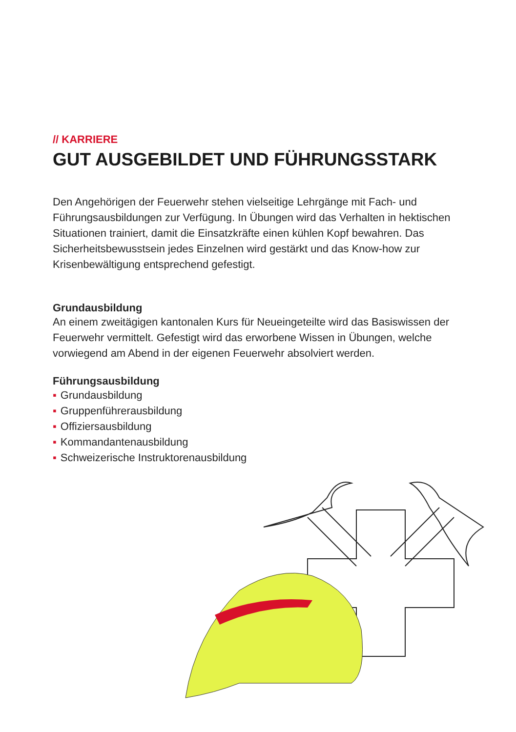// KARRIERE
GUT AUSGEBILDET UND FÜHRUNGSSTARK
Den Angehörigen der Feuerwehr stehen vielseitige Lehrgänge mit Fach- und Führungsausbildungen zur Verfügung. In Übungen wird das Verhalten in hektischen Situationen trainiert, damit die Einsatzkräfte einen kühlen Kopf bewahren. Das Sicherheitsbewusstsein jedes Einzelnen wird gestärkt und das Know-how zur Krisenbewältigung entsprechend gefestigt.
Grundausbildung
An einem zweitägigen kantonalen Kurs für Neueingeteilte wird das Basiswissen der Feuerwehr vermittelt. Gefestigt wird das erworbene Wissen in Übungen, welche vorwiegend am Abend in der eigenen Feuerwehr absolviert werden.
Führungsausbildung
▪ Grundausbildung
▪ Gruppenführerausbildung
▪ Offiziersausbildung
▪ Kommandantenausbildung
▪ Schweizerische Instruktorenausbildung